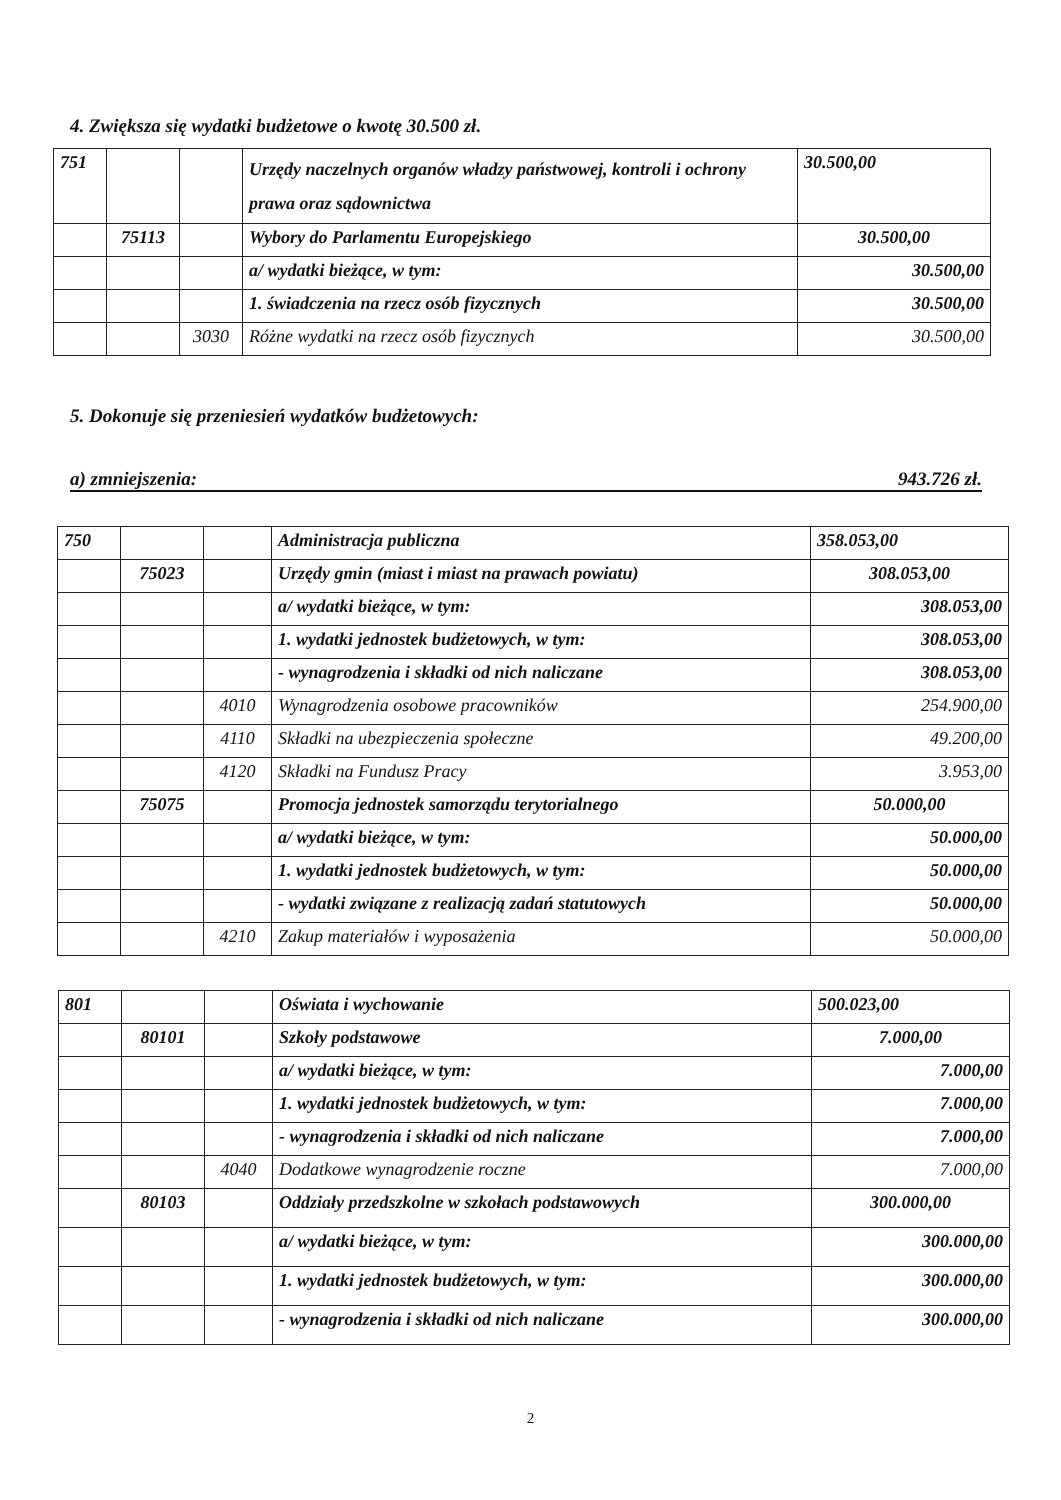4. Zwiększa się wydatki budżetowe o kwotę 30.500 zł.
| 751 | | | Urzędy naczelnych organów władzy państwowej, kontroli i ochrony prawa oraz sądownictwa | 30.500,00 |
| | 75113 | | Wybory do Parlamentu Europejskiego | 30.500,00 |
| | | | a/ wydatki bieżące, w tym: | 30.500,00 |
| | | | 1. świadczenia na rzecz osób fizycznych | 30.500,00 |
| | | 3030 | Różne wydatki na rzecz osób fizycznych | 30.500,00 |
5. Dokonuje się przeniesień wydatków budżetowych:
a) zmniejszenia: 943.726 zł.
| 750 | | | Administracja publiczna | 358.053,00 |
| | 75023 | | Urzędy gmin (miast i miast na prawach powiatu) | 308.053,00 |
| | | | a/ wydatki bieżące, w tym: | 308.053,00 |
| | | | 1. wydatki jednostek budżetowych, w tym: | 308.053,00 |
| | | | - wynagrodzenia i składki od nich naliczane | 308.053,00 |
| | | 4010 | Wynagrodzenia osobowe pracowników | 254.900,00 |
| | | 4110 | Składki na ubezpieczenia społeczne | 49.200,00 |
| | | 4120 | Składki na Fundusz Pracy | 3.953,00 |
| | 75075 | | Promocja jednostek samorządu terytorialnego | 50.000,00 |
| | | | a/ wydatki bieżące, w tym: | 50.000,00 |
| | | | 1. wydatki jednostek budżetowych, w tym: | 50.000,00 |
| | | | - wydatki związane z realizacją zadań statutowych | 50.000,00 |
| | | 4210 | Zakup materiałów i wyposażenia | 50.000,00 |
| 801 | | | Oświata i wychowanie | 500.023,00 |
| | 80101 | | Szkoły podstawowe | 7.000,00 |
| | | | a/ wydatki bieżące, w tym: | 7.000,00 |
| | | | 1. wydatki jednostek budżetowych, w tym: | 7.000,00 |
| | | | - wynagrodzenia i składki od nich naliczane | 7.000,00 |
| | | 4040 | Dodatkowe wynagrodzenie roczne | 7.000,00 |
| | 80103 | | Oddziały przedszkolne w szkołach podstawowych | 300.000,00 |
| | | | a/ wydatki bieżące, w tym: | 300.000,00 |
| | | | 1. wydatki jednostek budżetowych, w tym: | 300.000,00 |
| | | | - wynagrodzenia i składki od nich naliczane | 300.000,00 |
2